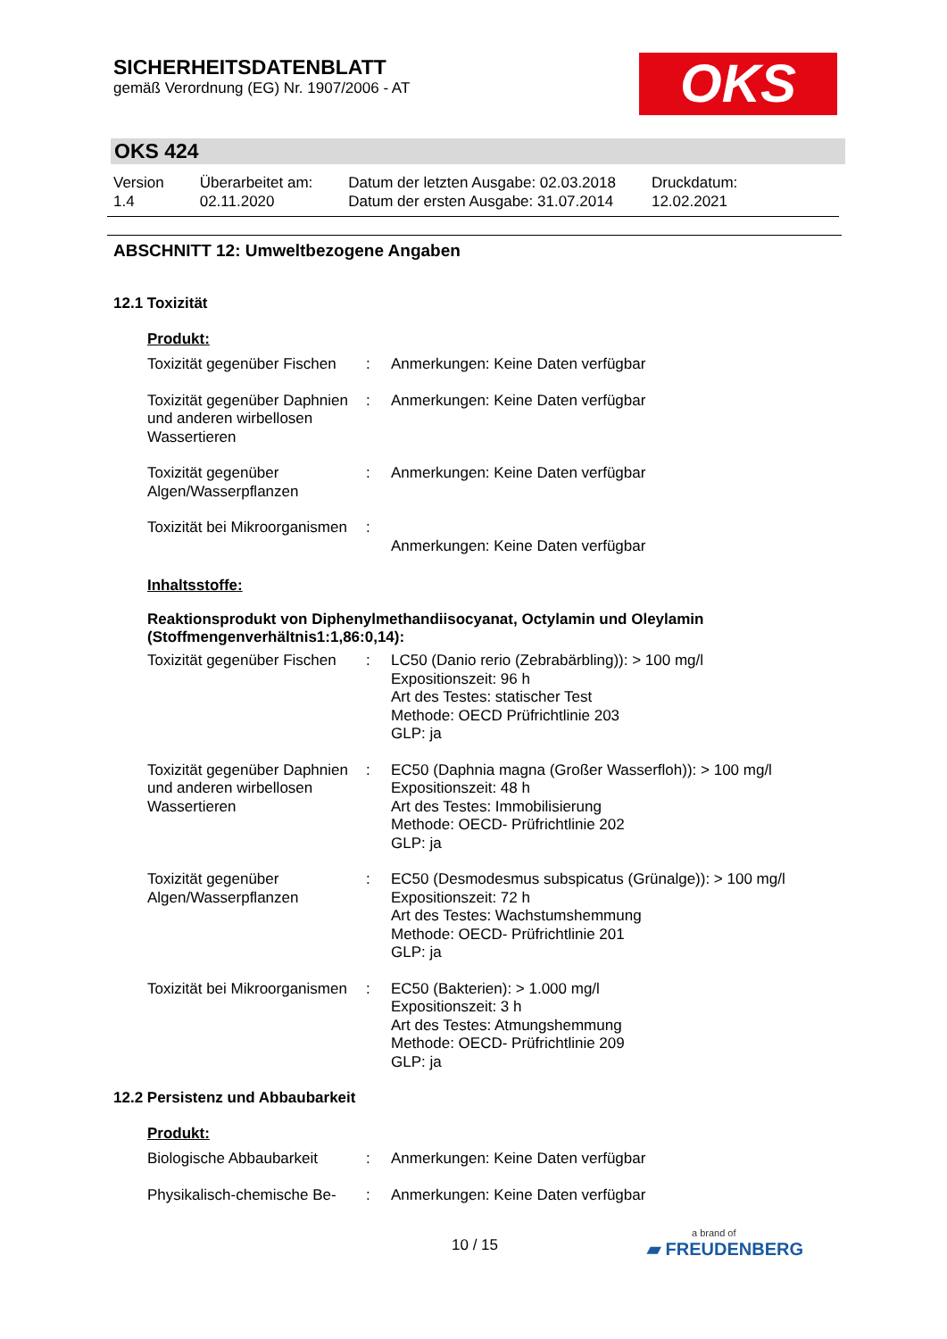SICHERHEITSDATENBLATT
gemäß Verordnung (EG) Nr. 1907/2006 - AT
OKS
OKS 424
| Version 1.4 | Überarbeitet am: 02.11.2020 | Datum der letzten Ausgabe: 02.03.2018 Datum der ersten Ausgabe: 31.07.2014 | Druckdatum: 12.02.2021 |
ABSCHNITT 12: Umweltbezogene Angaben
12.1 Toxizität
Produkt:
| Toxizität gegenüber Fischen | : | Anmerkungen: Keine Daten verfügbar |
| Toxizität gegenüber Daphnien und anderen wirbellosen Wassertieren | : | Anmerkungen: Keine Daten verfügbar |
| Toxizität gegenüber Algen/Wasserpflanzen | : | Anmerkungen: Keine Daten verfügbar |
| Toxizität bei Mikroorganismen | : | Anmerkungen: Keine Daten verfügbar |
Inhaltsstoffe:
Reaktionsprodukt von Diphenylmethandiisocyanat, Octylamin und Oleylamin (Stoffmengenverhältnis1:1,86:0,14):
| Toxizität gegenüber Fischen | : | LC50 (Danio rerio (Zebrabärbling)): > 100 mg/l Expositionszeit: 96 h Art des Testes: statischer Test Methode: OECD Prüfrichtlinie 203 GLP: ja |
| Toxizität gegenüber Daphnien und anderen wirbellosen Wassertieren | : | EC50 (Daphnia magna (Großer Wasserfloh)): > 100 mg/l Expositionszeit: 48 h Art des Testes: Immobilisierung Methode: OECD- Prüfrichtlinie 202 GLP: ja |
| Toxizität gegenüber Algen/Wasserpflanzen | : | EC50 (Desmodesmus subspicatus (Grünalge)): > 100 mg/l Expositionszeit: 72 h Art des Testes: Wachstumshemmung Methode: OECD- Prüfrichtlinie 201 GLP: ja |
| Toxizität bei Mikroorganismen | : | EC50 (Bakterien): > 1.000 mg/l Expositionszeit: 3 h Art des Testes: Atmungshemmung Methode: OECD- Prüfrichtlinie 209 GLP: ja |
12.2 Persistenz und Abbaubarkeit
Produkt:
| Biologische Abbaubarkeit | : | Anmerkungen: Keine Daten verfügbar |
| Physikalisch-chemische Be- | : | Anmerkungen: Keine Daten verfügbar |
10 / 15 a brand of
▰ FREUDENBERG